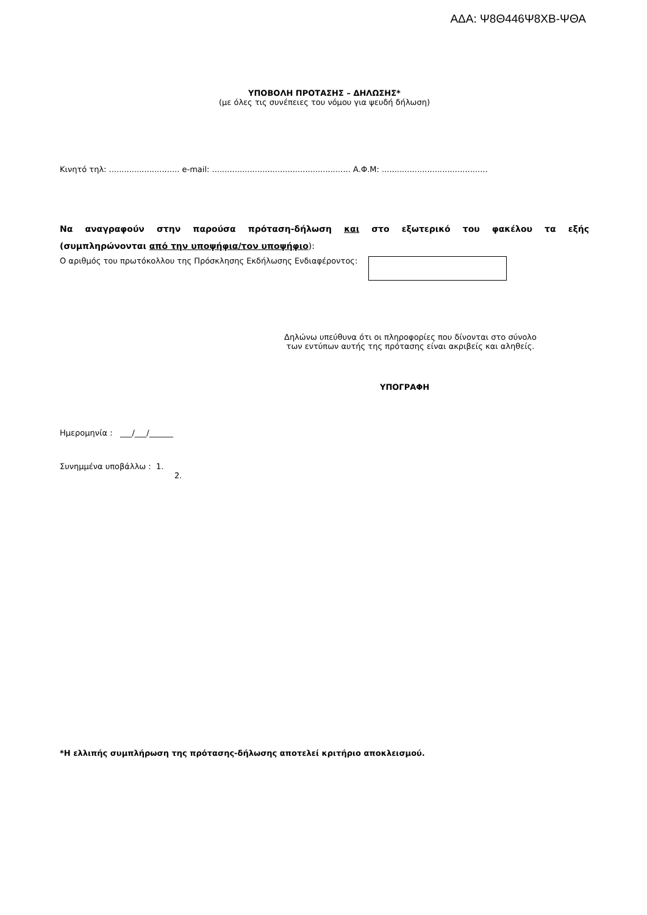ΑΔΑ: Ψ8Θ446Ψ8ΧΒ-ΨΘΑ
ΥΠΟΒΟΛΗ ΠΡΟΤΑΣΗΣ – ΔΗΛΩΣΗΣ*
(με όλες τις συνέπειες του νόμου για ψευδή δήλωση)
Κινητό τηλ: ............................ e-mail: ....................................................... Α.Φ.Μ: ..........................................
Να αναγραφούν στην παρούσα πρόταση-δήλωση και στο εξωτερικό του φακέλου τα εξής
(συμπληρώνονται από την υποψήφια/τον υποψήφιο):
Ο αριθμός του πρωτόκολλου της Πρόσκλησης Εκδήλωσης Ενδιαφέροντος:
Δηλώνω υπεύθυνα ότι οι πληροφορίες που δίνονται στο σύνολο
των εντύπων αυτής της πρότασης είναι ακριβείς και αληθείς.
ΥΠΟΓΡΑΦΗ
Ημερομηνία : ___/___/______
Συνημμένα υποβάλλω : 1.
2.
*Η ελλιπής συμπλήρωση της πρότασης-δήλωσης αποτελεί κριτήριο αποκλεισμού.